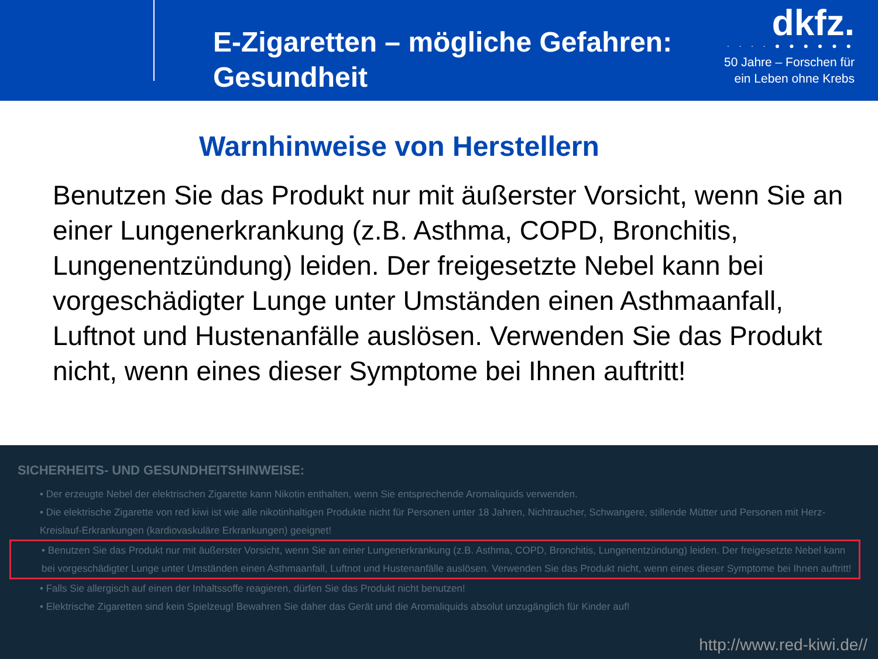E-Zigaretten – mögliche Gefahren:
Gesundheit
dkfz.
· · · · ● ● ● ● ● ●
50 Jahre – Forschen für
ein Leben ohne Krebs
Warnhinweise von Herstellern
Benutzen Sie das Produkt nur mit äußerster Vorsicht, wenn Sie an einer Lungenerkrankung (z.B. Asthma, COPD, Bronchitis, Lungenentzündung) leiden. Der freigesetzte Nebel kann bei vorgeschädigter Lunge unter Umständen einen Asthmaanfall, Luftnot und Hustenanfälle auslösen. Verwenden Sie das Produkt nicht, wenn eines dieser Symptome bei Ihnen auftritt!
SICHERHEITS- UND GESUNDHEITSHINWEISE:
• Der erzeugte Nebel der elektrischen Zigarette kann Nikotin enthalten, wenn Sie entsprechende Aromaliquids verwenden.
• Die elektrische Zigarette von red kiwi ist wie alle nikotinhaltigen Produkte nicht für Personen unter 18 Jahren, Nichtraucher, Schwangere, stillende Mütter und Personen mit Herz-Kreislauf-Erkrankungen (kardiovaskuläre Erkrankungen) geeignet!
• Benutzen Sie das Produkt nur mit äußerster Vorsicht, wenn Sie an einer Lungenerkrankung (z.B. Asthma, COPD, Bronchitis, Lungenentzündung) leiden. Der freigesetzte Nebel kann bei vorgeschädigter Lunge unter Umständen einen Asthmaanfall, Luftnot und Hustenanfälle auslösen. Verwenden Sie das Produkt nicht, wenn eines dieser Symptome bei Ihnen auftritt!
• Falls Sie allergisch auf einen der Inhaltssoffe reagieren, dürfen Sie das Produkt nicht benutzen!
• Elektrische Zigaretten sind kein Spielzeug! Bewahren Sie daher das Gerät und die Aromaliquids absolut unzugänglich für Kinder auf!
http://www.red-kiwi.de//